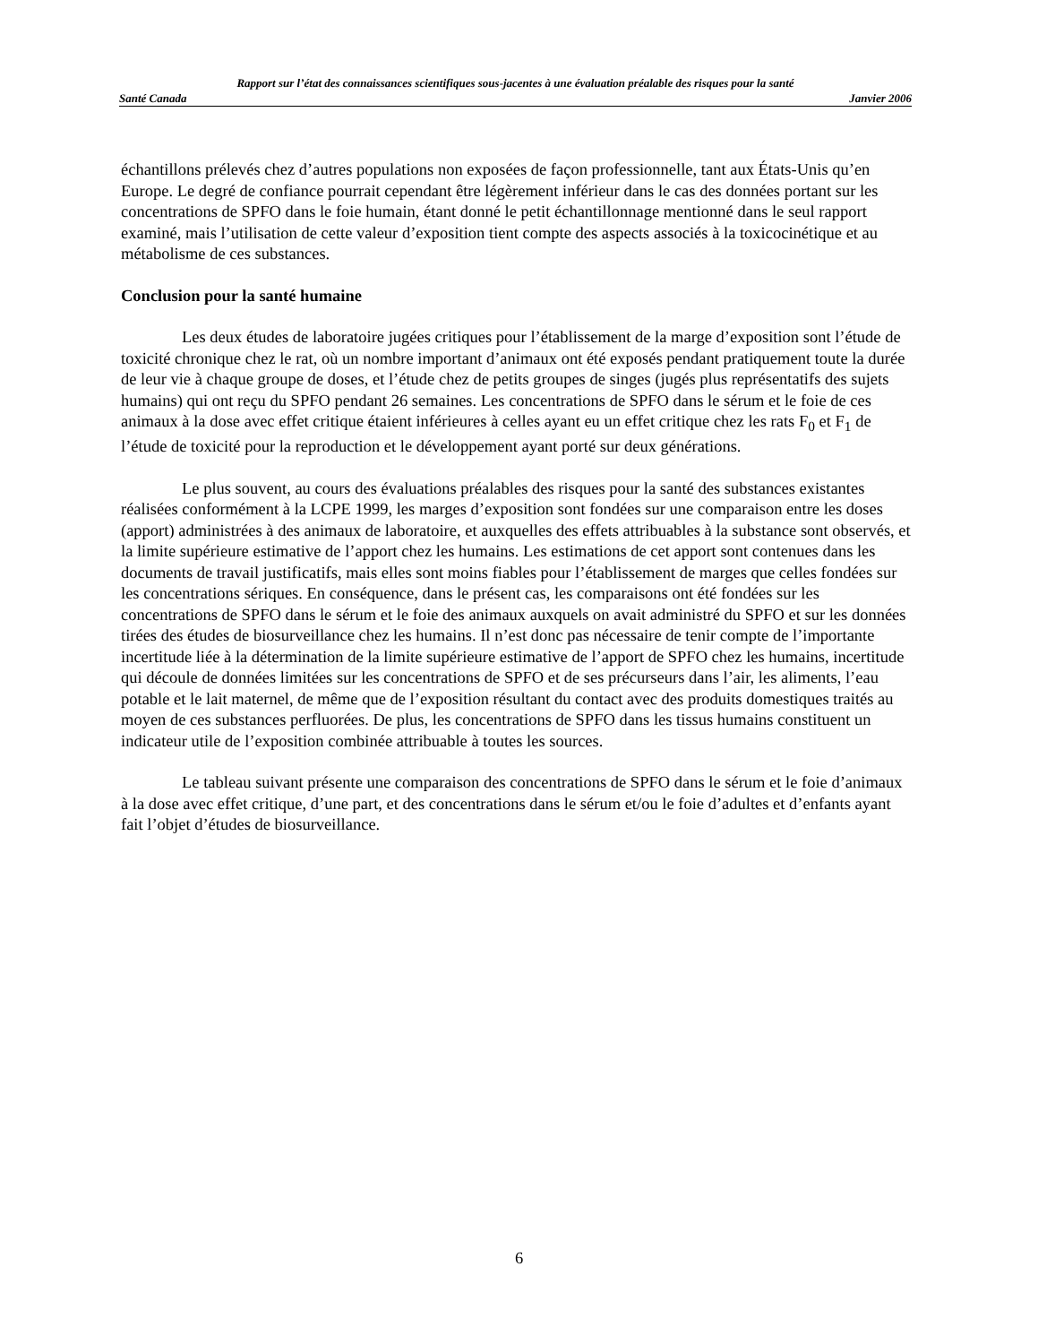Rapport sur l’état des connaissances scientifiques sous-jacentes à une évaluation préalable des risques pour la santé
Santé Canada Janvier 2006
échantillons prélevés chez d’autres populations non exposées de façon professionnelle, tant aux États-Unis qu’en Europe. Le degré de confiance pourrait cependant être légèrement inférieur dans le cas des données portant sur les concentrations de SPFO dans le foie humain, étant donné le petit échantillonnage mentionné dans le seul rapport examiné, mais l’utilisation de cette valeur d’exposition tient compte des aspects associés à la toxicocinétique et au métabolisme de ces substances.
Conclusion pour la santé humaine
Les deux études de laboratoire jugées critiques pour l’établissement de la marge d’exposition sont l’étude de toxicité chronique chez le rat, où un nombre important d’animaux ont été exposés pendant pratiquement toute la durée de leur vie à chaque groupe de doses, et l’étude chez de petits groupes de singes (jugés plus représentatifs des sujets humains) qui ont reçu du SPFO pendant 26 semaines. Les concentrations de SPFO dans le sérum et le foie de ces animaux à la dose avec effet critique étaient inférieures à celles ayant eu un effet critique chez les rats F<sub>0</sub> et F<sub>1</sub> de l’étude de toxicité pour la reproduction et le développement ayant porté sur deux générations.
Le plus souvent, au cours des évaluations préalables des risques pour la santé des substances existantes réalisées conformément à la LCPE 1999, les marges d’exposition sont fondées sur une comparaison entre les doses (apport) administrées à des animaux de laboratoire, et auxquelles des effets attribuables à la substance sont observés, et la limite supérieure estimative de l’apport chez les humains. Les estimations de cet apport sont contenues dans les documents de travail justificatifs, mais elles sont moins fiables pour l’établissement de marges que celles fondées sur les concentrations sériques. En conséquence, dans le présent cas, les comparaisons ont été fondées sur les concentrations de SPFO dans le sérum et le foie des animaux auxquels on avait administré du SPFO et sur les données tirées des études de biosurveillance chez les humains. Il n’est donc pas nécessaire de tenir compte de l’importante incertitude liée à la détermination de la limite supérieure estimative de l’apport de SPFO chez les humains, incertitude qui découle de données limitées sur les concentrations de SPFO et de ses précurseurs dans l’air, les aliments, l’eau potable et le lait maternel, de même que de l’exposition résultant du contact avec des produits domestiques traités au moyen de ces substances perfluorées. De plus, les concentrations de SPFO dans les tissus humains constituent un indicateur utile de l’exposition combinée attribuable à toutes les sources.
Le tableau suivant présente une comparaison des concentrations de SPFO dans le sérum et le foie d’animaux à la dose avec effet critique, d’une part, et des concentrations dans le sérum et/ou le foie d’adultes et d’enfants ayant fait l’objet d’études de biosurveillance.
6